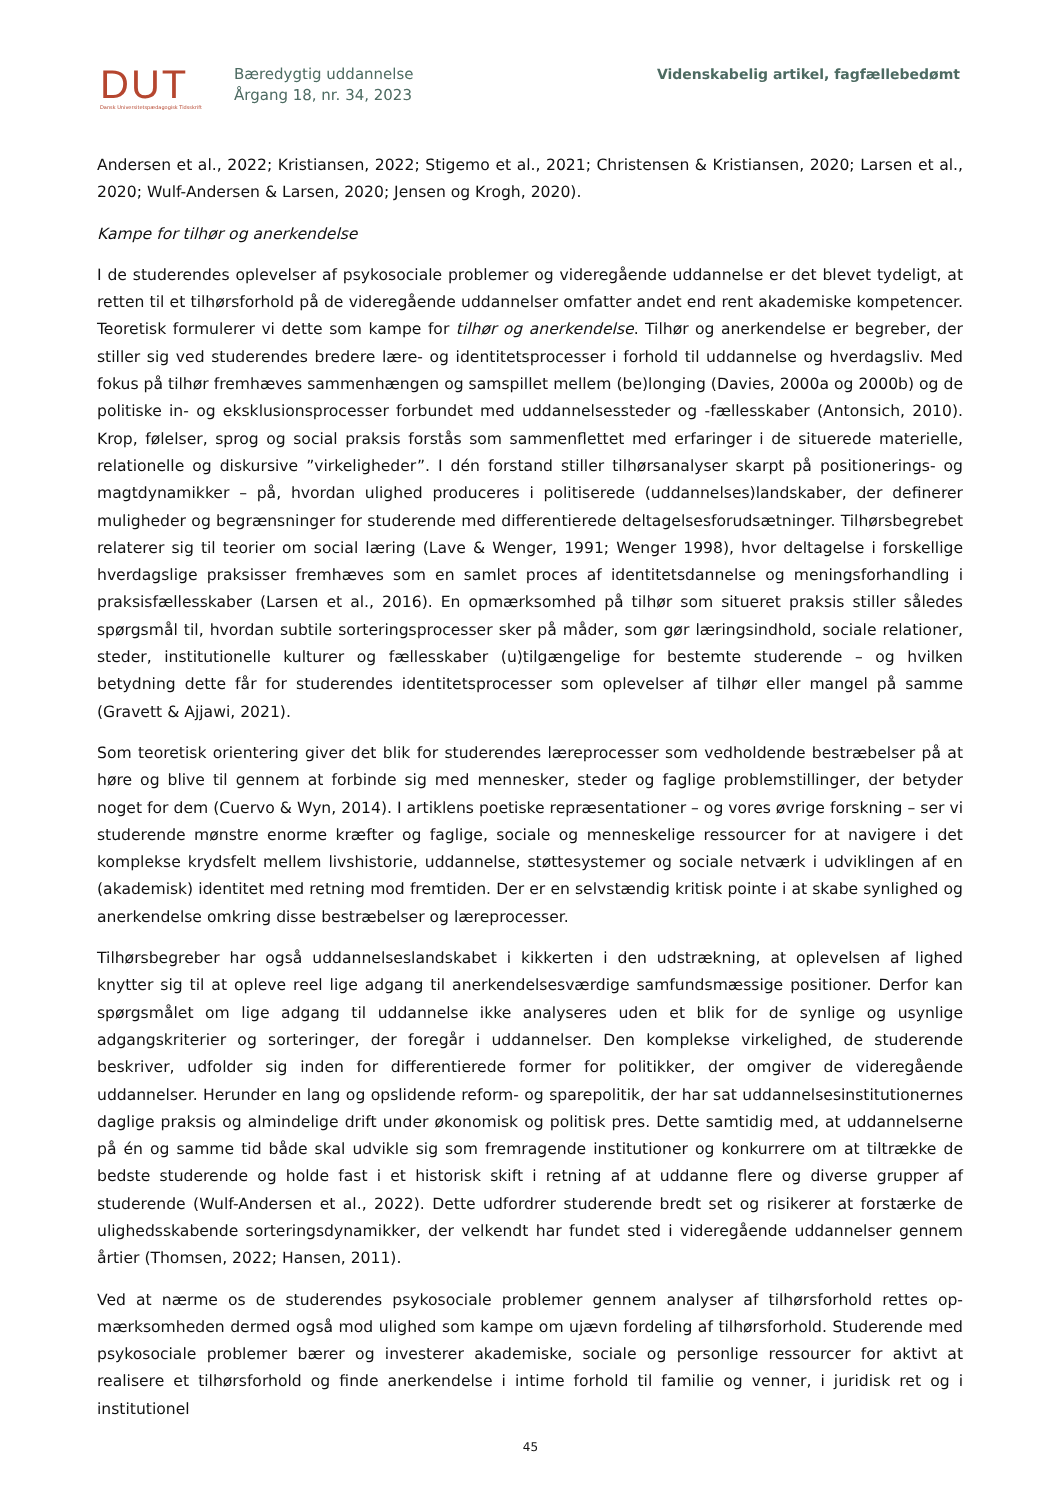DUT
Dansk Universitetspædagogisk Tidsskrift
Bæredygtig uddannelse
Årgang 18, nr. 34, 2023
Videnskabelig artikel, fagfællebedømt
Andersen et al., 2022; Kristiansen, 2022; Stigemo et al., 2021; Christensen & Kristiansen, 2020; Larsen et al., 2020; Wulf-Andersen & Larsen, 2020; Jensen og Krogh, 2020).
Kampe for tilhør og anerkendelse
I de studerendes oplevelser af psykosociale problemer og videregående uddannelse er det blevet tydeligt, at retten til et tilhørsforhold på de videregående uddannelser omfatter andet end rent akademiske kompetencer. Teoretisk formulerer vi dette som kampe for tilhør og anerkendelse. Tilhør og anerkendelse er begreber, der stiller sig ved studerendes bredere lære- og identitetsprocesser i forhold til uddannelse og hverdagsliv. Med fokus på tilhør fremhæves sammenhængen og samspillet mellem (be)longing (Davies, 2000a og 2000b) og de politiske in- og eksklusionsprocesser forbundet med uddannelsessteder og -fællesskaber (Antonsich, 2010). Krop, følelser, sprog og social praksis forstås som sammenflettet med erfaringer i de situerede materielle, relationelle og diskursive ”virkeligheder”. I dén forstand stiller tilhørsanalyser skarpt på positionerings- og magtdynamikker – på, hvordan ulighed produceres i politiserede (uddannelses)landskaber, der definerer muligheder og begrænsninger for studerende med differentierede deltagelsesforudsætninger. Tilhørsbegrebet relaterer sig til teorier om social læring (Lave & Wenger, 1991; Wenger 1998), hvor deltagelse i forskellige hverdagslige praksisser fremhæves som en samlet proces af identitetsdannelse og meningsforhandling i praksisfællesskaber (Larsen et al., 2016). En opmærksomhed på tilhør som situeret praksis stiller således spørgsmål til, hvordan subtile sorteringsprocesser sker på måder, som gør læringsindhold, sociale relationer, steder, institutionelle kulturer og fællesskaber (u)tilgængelige for bestemte studerende – og hvilken betydning dette får for studerendes identitetsprocesser som oplevelser af tilhør eller mangel på samme (Gravett & Ajjawi, 2021).
Som teoretisk orientering giver det blik for studerendes læreprocesser som vedholdende bestræbelser på at høre og blive til gennem at forbinde sig med mennesker, steder og faglige problemstillinger, der betyder noget for dem (Cuervo & Wyn, 2014). I artiklens poetiske repræsentationer – og vores øvrige forskning – ser vi studerende mønstre enorme kræfter og faglige, sociale og menneskelige ressourcer for at navigere i det komplekse krydsfelt mellem livshistorie, uddannelse, støttesystemer og sociale netværk i udviklingen af en (akademisk) identitet med retning mod fremtiden. Der er en selvstændig kritisk pointe i at skabe synlighed og anerkendelse omkring disse bestræbelser og læreprocesser.
Tilhørsbegreber har også uddannelseslandskabet i kikkerten i den udstrækning, at oplevelsen af lighed knytter sig til at opleve reel lige adgang til anerkendelsesværdige samfundsmæssige positioner. Derfor kan spørgsmålet om lige adgang til uddannelse ikke analyseres uden et blik for de synlige og usynlige adgangskriterier og sorteringer, der foregår i uddannelser. Den komplekse virkelighed, de studerende beskriver, udfolder sig inden for differentierede former for politikker, der omgiver de videregående uddannelser. Herunder en lang og opslidende reform- og sparepolitik, der har sat uddannelsesinstitutionernes daglige praksis og almindelige drift under økonomisk og politisk pres. Dette samtidig med, at uddannelserne på én og samme tid både skal udvikle sig som fremragende institutioner og konkurrere om at tiltrække de bedste studerende og holde fast i et historisk skift i retning af at uddanne flere og diverse grupper af studerende (Wulf-Andersen et al., 2022). Dette udfordrer studerende bredt set og risikerer at forstærke de ulighedsskabende sorteringsdynamikker, der velkendt har fundet sted i videregående uddannelser gennem årtier (Thomsen, 2022; Hansen, 2011).
Ved at nærme os de studerendes psykosociale problemer gennem analyser af tilhørsforhold rettes op-mærksomheden dermed også mod ulighed som kampe om ujævn fordeling af tilhørsforhold. Studerende med psykosociale problemer bærer og investerer akademiske, sociale og personlige ressourcer for aktivt at realisere et tilhørsforhold og finde anerkendelse i intime forhold til familie og venner, i juridisk ret og i institutionel
45